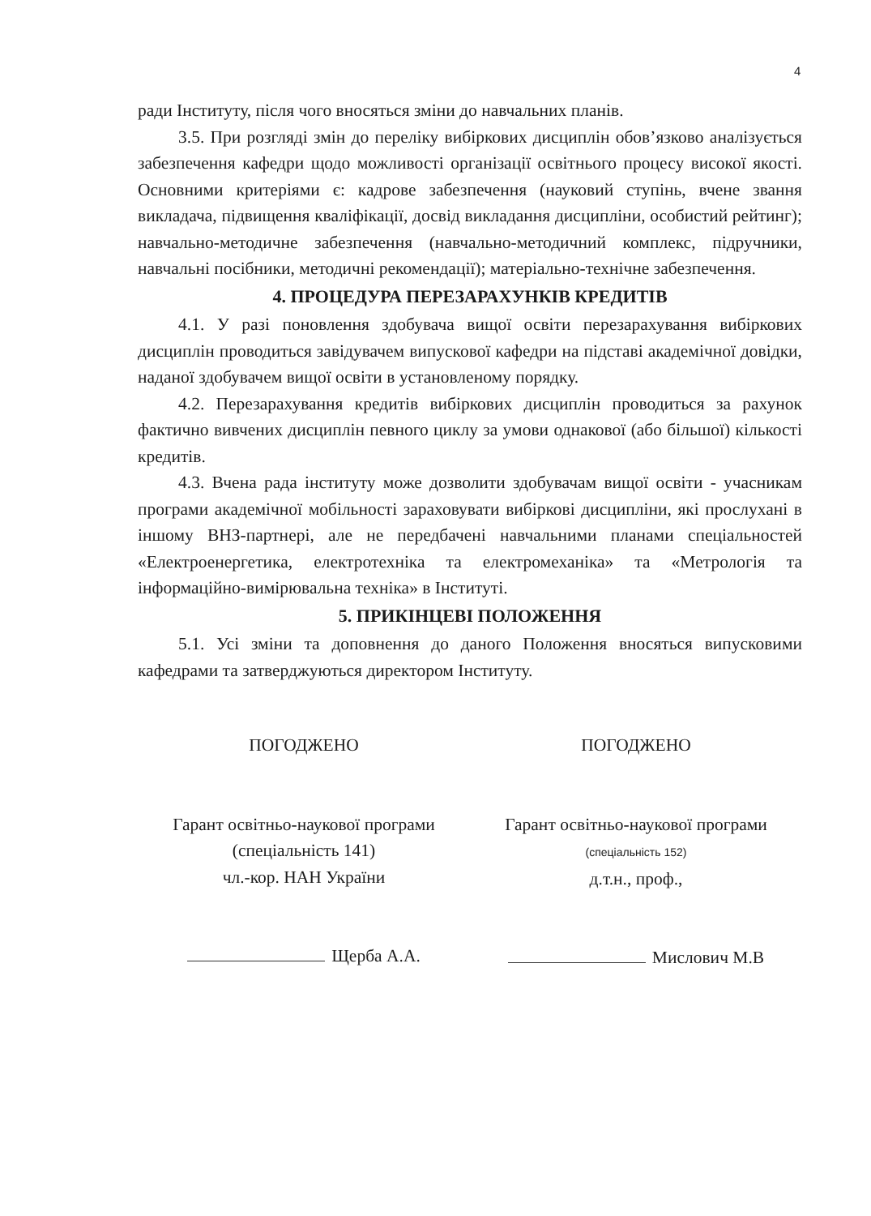4
ради Інституту, після чого вносяться зміни до навчальних планів.
3.5. При розгляді змін до переліку вибіркових дисциплін обов’язково аналізується забезпечення кафедри щодо можливості організації освітнього процесу високої якості. Основними критеріями є: кадрове забезпечення (науковий ступінь, вчене звання викладача, підвищення кваліфікації, досвід викладання дисципліни, особистий рейтинг); навчально-методичне забезпечення (навчально-методичний комплекс, підручники, навчальні посібники, методичні рекомендації); матеріально-технічне забезпечення.
4. ПРОЦЕДУРА ПЕРЕЗАРАХУНКІВ КРЕДИТІВ
4.1. У разі поновлення здобувача вищої освіти перезарахування вибіркових дисциплін проводиться завідувачем випускової кафедри на підставі академічної довідки, наданої здобувачем вищої освіти в установленому порядку.
4.2. Перезарахування кредитів вибіркових дисциплін проводиться за рахунок фактично вивчених дисциплін певного циклу за умови однакової (або більшої) кількості кредитів.
4.3. Вчена рада інституту може дозволити здобувачам вищої освіти - учасникам програми академічної мобільності зараховувати вибіркові дисципліни, які прослухані в іншому ВНЗ-партнері, але не передбачені навчальними планами спеціальностей «Електроенергетика, електротехніка та електромеханіка» та «Метрологія та інформаційно-вимірювальна техніка» в Інституті.
5. ПРИКІНЦЕВІ ПОЛОЖЕННЯ
5.1. Усі зміни та доповнення до даного Положення вносяться випусковими кафедрами та затверджуються директором Інституту.
ПОГОДЖЕНО
Гарант освітньо-наукової програми
(спеціальність 141)
чл.-кор. НАН України
Щерба А.А.
ПОГОДЖЕНО
Гарант освітньо-наукової програми
(спеціальність 152)
д.т.н., проф.,
Мислович М.В